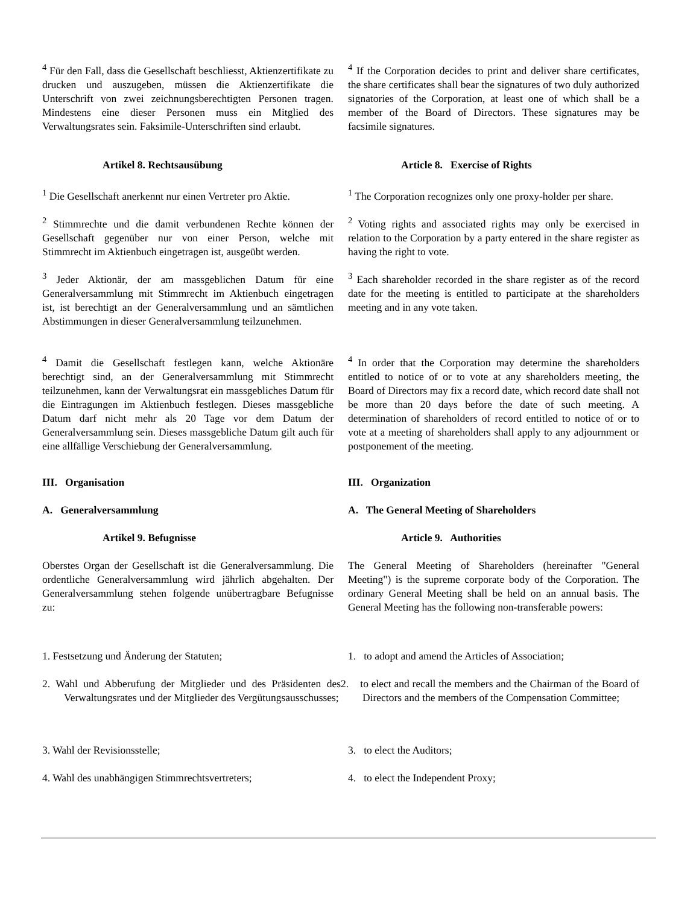<sup>4</sup> Für den Fall, dass die Gesellschaft beschliesst, Aktienzertifikate zu drucken und auszugeben, müssen die Aktienzertifikate die Unterschrift von zwei zeichnungsberechtigten Personen tragen. Mindestens eine dieser Personen muss ein Mitglied des Verwaltungsrates sein. Faksimile-Unterschriften sind erlaubt.
<sup>4</sup> If the Corporation decides to print and deliver share certificates, the share certificates shall bear the signatures of two duly authorized signatories of the Corporation, at least one of which shall be a member of the Board of Directors. These signatures may be facsimile signatures.
Artikel 8. Rechtsausübung Article 8. Exercise of Rights
<sup>1</sup> Die Gesellschaft anerkennt nur einen Vertreter pro Aktie.
<sup>1</sup> The Corporation recognizes only one proxy-holder per share.
<sup>2</sup> Stimmrechte und die damit verbundenen Rechte können der Gesellschaft gegenüber nur von einer Person, welche mit Stimmrecht im Aktienbuch eingetragen ist, ausgeübt werden.
<sup>2</sup> Voting rights and associated rights may only be exercised in relation to the Corporation by a party entered in the share register as having the right to vote.
<sup>3</sup> Jeder Aktionär, der am massgeblichen Datum für eine Generalversammlung mit Stimmrecht im Aktienbuch eingetragen ist, ist berechtigt an der Generalversammlung und an sämtlichen Abstimmungen in dieser Generalversammlung teilzunehmen.
<sup>3</sup> Each shareholder recorded in the share register as of the record date for the meeting is entitled to participate at the shareholders meeting and in any vote taken.
<sup>4</sup> Damit die Gesellschaft festlegen kann, welche Aktionäre berechtigt sind, an der Generalversammlung mit Stimmrecht teilzunehmen, kann der Verwaltungsrat ein massgebliches Datum für die Eintragungen im Aktienbuch festlegen. Dieses massgebliche Datum darf nicht mehr als 20 Tage vor dem Datum der Generalversammlung sein. Dieses massgebliche Datum gilt auch für eine allfällige Verschiebung der Generalversammlung.
<sup>4</sup> In order that the Corporation may determine the shareholders entitled to notice of or to vote at any shareholders meeting, the Board of Directors may fix a record date, which record date shall not be more than 20 days before the date of such meeting. A determination of shareholders of record entitled to notice of or to vote at a meeting of shareholders shall apply to any adjournment or postponement of the meeting.
III. Organisation III. Organization
A. Generalversammlung A. The General Meeting of Shareholders
Artikel 9. Befugnisse Article 9. Authorities
Oberstes Organ der Gesellschaft ist die Generalversammlung. Die ordentliche Generalversammlung wird jährlich abgehalten. Der Generalversammlung stehen folgende unübertragbare Befugnisse zu:
The General Meeting of Shareholders (hereinafter "General Meeting") is the supreme corporate body of the Corporation. The ordinary General Meeting shall be held on an annual basis. The General Meeting has the following non-transferable powers:
1. Festsetzung und Änderung der Statuten; 1. to adopt and amend the Articles of Association;
2. Wahl und Abberufung der Mitglieder und des Präsidenten des Verwaltungsrates und der Mitglieder des Vergütungsausschusses;
2. to elect and recall the members and the Chairman of the Board of Directors and the members of the Compensation Committee;
3. Wahl der Revisionsstelle; 3. to elect the Auditors;
4. Wahl des unabhängigen Stimmrechtsvertreters;
4. to elect the Independent Proxy;